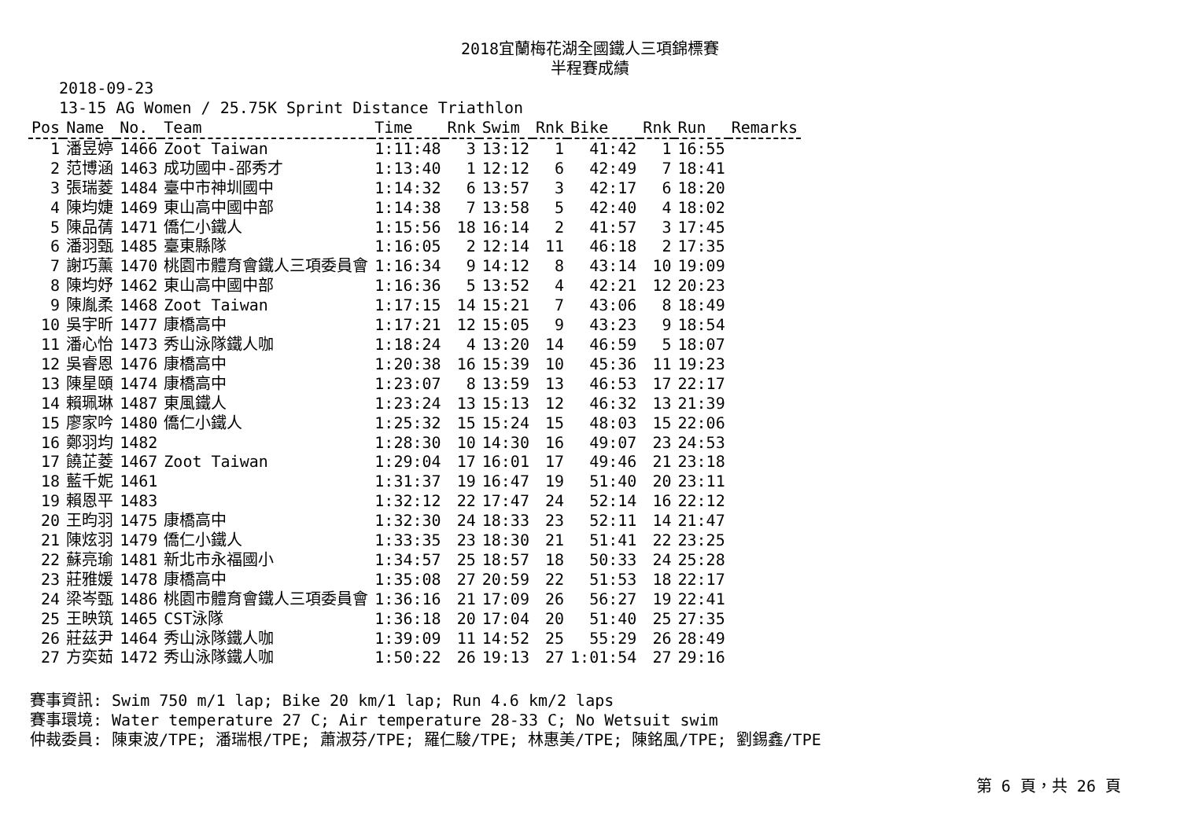2018宜蘭梅花湖全國鐵人三項錦標賽
半程賽成績
2018-09-23
13-15 AG Women / 25.75K Sprint Distance Triathlon
| Pos | Name | No. | Team | Time | Rnk | Swim | Rnk | Bike | Rnk | Run | Remarks |
| --- | --- | --- | --- | --- | --- | --- | --- | --- | --- | --- | --- |
| 1 | 潘昱婷 | 1466 | Zoot Taiwan | 1:11:48 | 3 | 13:12 | 1 | 41:42 | 1 | 16:55 | |
| 2 | 范博涵 | 1463 | 成功國中-邵秀才 | 1:13:40 | 1 | 12:12 | 6 | 42:49 | 7 | 18:41 | |
| 3 | 張瑞菱 | 1484 | 臺中市神圳國中 | 1:14:32 | 6 | 13:57 | 3 | 42:17 | 6 | 18:20 | |
| 4 | 陳均婕 | 1469 | 東山高中國中部 | 1:14:38 | 7 | 13:58 | 5 | 42:40 | 4 | 18:02 | |
| 5 | 陳品蒨 | 1471 | 僑仁小鐵人 | 1:15:56 | 18 | 16:14 | 2 | 41:57 | 3 | 17:45 | |
| 6 | 潘羽甄 | 1485 | 臺東縣隊 | 1:16:05 | 2 | 12:14 | 11 | 46:18 | 2 | 17:35 | |
| 7 | 謝巧薰 | 1470 | 桃園市體育會鐵人三項委員會 | 1:16:34 | 9 | 14:12 | 8 | 43:14 | 10 | 19:09 | |
| 8 | 陳均妤 | 1462 | 東山高中國中部 | 1:16:36 | 5 | 13:52 | 4 | 42:21 | 12 | 20:23 | |
| 9 | 陳胤柔 | 1468 | Zoot Taiwan | 1:17:15 | 14 | 15:21 | 7 | 43:06 | 8 | 18:49 | |
| 10 | 吳宇昕 | 1477 | 康橋高中 | 1:17:21 | 12 | 15:05 | 9 | 43:23 | 9 | 18:54 | |
| 11 | 潘心怡 | 1473 | 秀山泳隊鐵人咖 | 1:18:24 | 4 | 13:20 | 14 | 46:59 | 5 | 18:07 | |
| 12 | 吳睿恩 | 1476 | 康橋高中 | 1:20:38 | 16 | 15:39 | 10 | 45:36 | 11 | 19:23 | |
| 13 | 陳星頤 | 1474 | 康橋高中 | 1:23:07 | 8 | 13:59 | 13 | 46:53 | 17 | 22:17 | |
| 14 | 賴珮琳 | 1487 | 東風鐵人 | 1:23:24 | 13 | 15:13 | 12 | 46:32 | 13 | 21:39 | |
| 15 | 廖家吟 | 1480 | 僑仁小鐵人 | 1:25:32 | 15 | 15:24 | 15 | 48:03 | 15 | 22:06 | |
| 16 | 鄭羽均 | 1482 | | 1:28:30 | 10 | 14:30 | 16 | 49:07 | 23 | 24:53 | |
| 17 | 饒芷菱 | 1467 | Zoot Taiwan | 1:29:04 | 17 | 16:01 | 17 | 49:46 | 21 | 23:18 | |
| 18 | 藍千妮 | 1461 | | 1:31:37 | 19 | 16:47 | 19 | 51:40 | 20 | 23:11 | |
| 19 | 賴恩平 | 1483 | | 1:32:12 | 22 | 17:47 | 24 | 52:14 | 16 | 22:12 | |
| 20 | 王昀羽 | 1475 | 康橋高中 | 1:32:30 | 24 | 18:33 | 23 | 52:11 | 14 | 21:47 | |
| 21 | 陳炫羽 | 1479 | 僑仁小鐵人 | 1:33:35 | 23 | 18:30 | 21 | 51:41 | 22 | 23:25 | |
| 22 | 蘇亮瑜 | 1481 | 新北市永福國小 | 1:34:57 | 25 | 18:57 | 18 | 50:33 | 24 | 25:28 | |
| 23 | 莊雅媛 | 1478 | 康橋高中 | 1:35:08 | 27 | 20:59 | 22 | 51:53 | 18 | 22:17 | |
| 24 | 梁岑甄 | 1486 | 桃園市體育會鐵人三項委員會 | 1:36:16 | 21 | 17:09 | 26 | 56:27 | 19 | 22:41 | |
| 25 | 王映筑 | 1465 | CST泳隊 | 1:36:18 | 20 | 17:04 | 20 | 51:40 | 25 | 27:35 | |
| 26 | 莊茲尹 | 1464 | 秀山泳隊鐵人咖 | 1:39:09 | 11 | 14:52 | 25 | 55:29 | 26 | 28:49 | |
| 27 | 方奕茹 | 1472 | 秀山泳隊鐵人咖 | 1:50:22 | 26 | 19:13 | 27 | 1:01:54 | 27 | 29:16 | |
賽事資訊: Swim 750 m/1 lap; Bike 20 km/1 lap; Run 4.6 km/2 laps
賽事環境: Water temperature 27 C; Air temperature 28-33 C; No Wetsuit swim
仲裁委員: 陳東波/TPE; 潘瑞根/TPE; 蕭淑芬/TPE; 羅仁駿/TPE; 林惠美/TPE; 陳銘風/TPE; 劉錫鑫/TPE
第 6 頁，共 26 頁